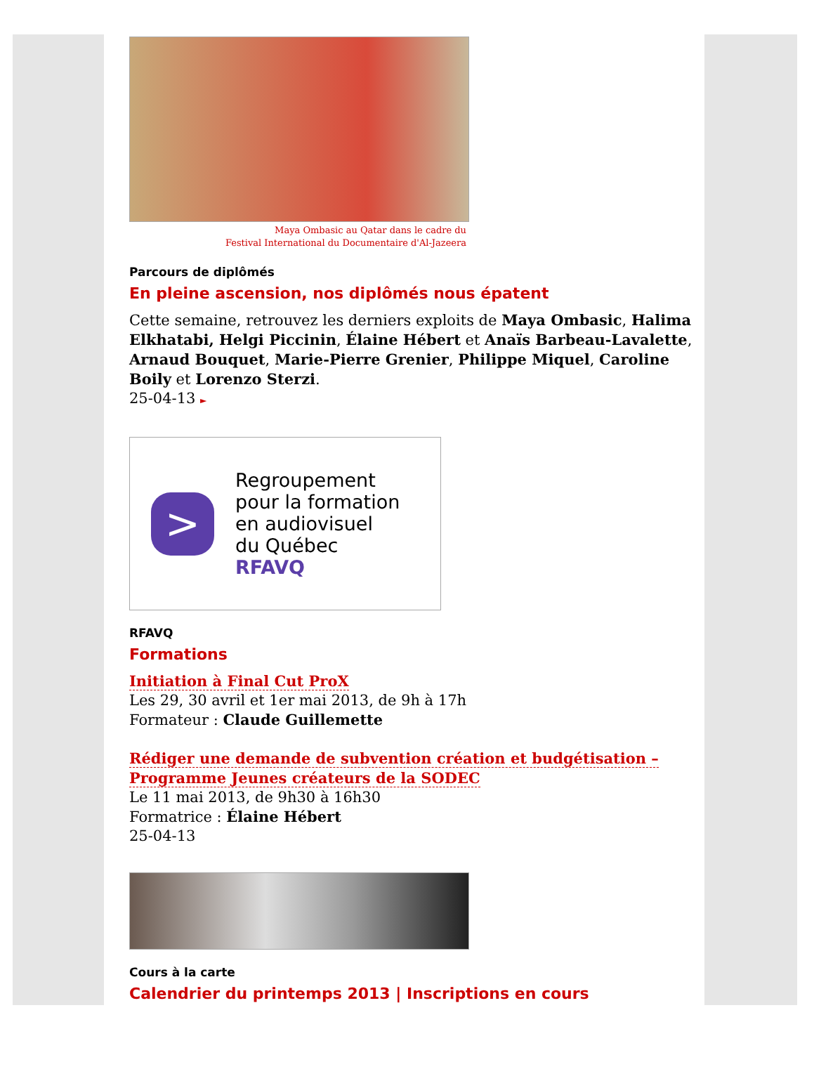Maya Ombasic au Qatar dans le cadre du
Festival International du Documentaire d'Al-Jazeera
Parcours de diplômés
En pleine ascension, nos diplômés nous épatent
Cette semaine, retrouvez les derniers exploits de Maya Ombasic, Halima Elkhatabi, Helgi Piccinin, Élaine Hébert et Anaïs Barbeau-Lavalette, Arnaud Bouquet, Marie-Pierre Grenier, Philippe Miquel, Caroline Boily et Lorenzo Sterzi.
25-04-13 ►
>
Regroupement
pour la formation
en audiovisuel
du Québec
RFAVQ
RFAVQ
Formations
Initiation à Final Cut ProX
Les 29, 30 avril et 1er mai 2013, de 9h à 17h
Formateur : Claude Guillemette
Rédiger une demande de subvention création et budgétisation – Programme Jeunes créateurs de la SODEC
Le 11 mai 2013, de 9h30 à 16h30
Formatrice : Élaine Hébert
25-04-13
Cours à la carte
Calendrier du printemps 2013 | Inscriptions en cours